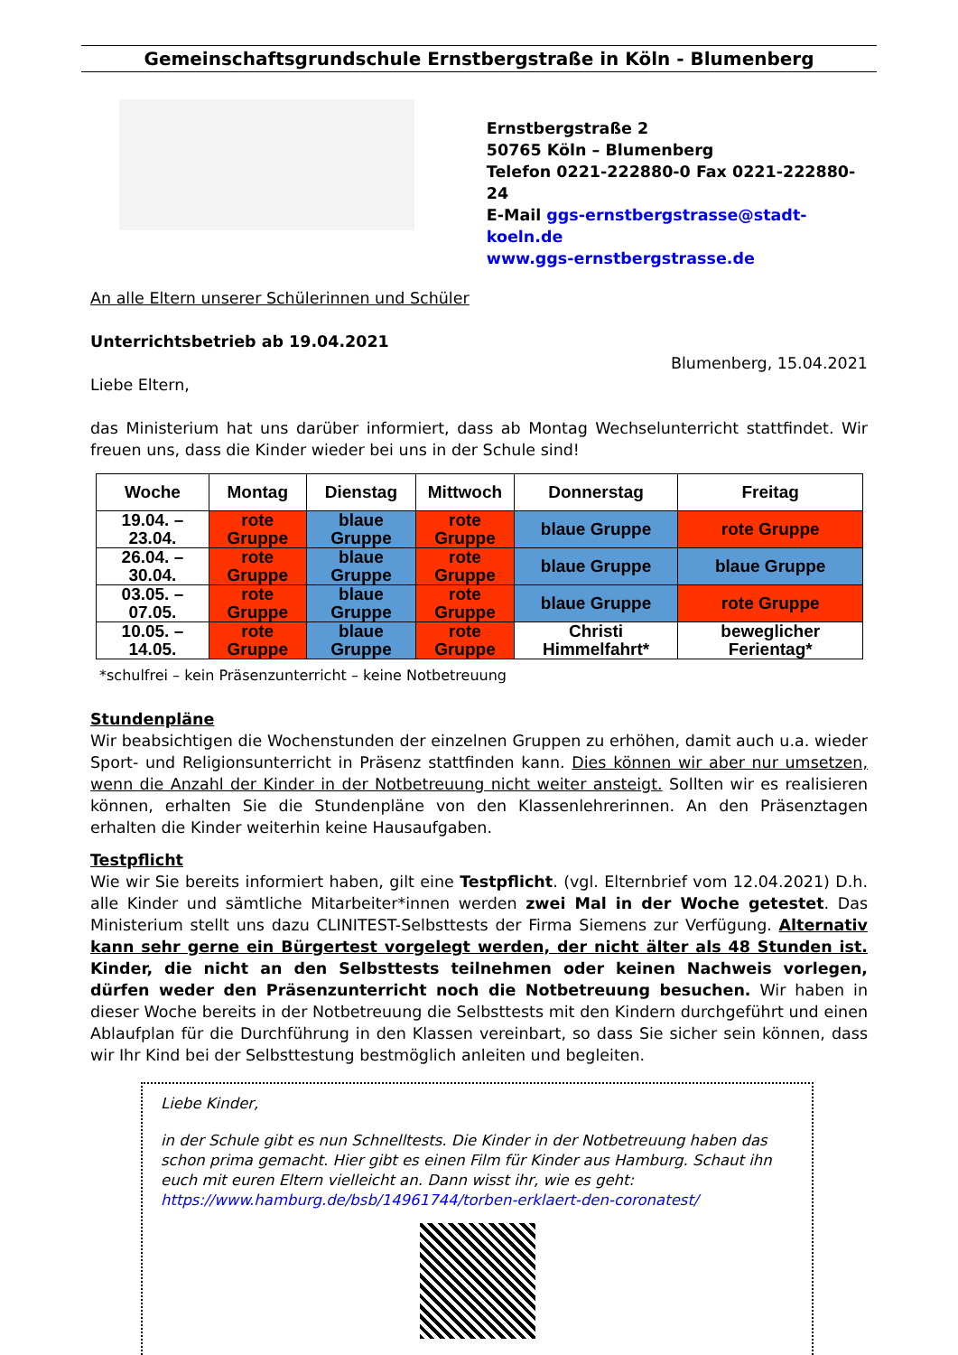Gemeinschaftsgrundschule Ernstbergstraße in Köln - Blumenberg
Ernstbergstraße 2
50765 Köln – Blumenberg
Telefon 0221-222880-0 Fax 0221-222880-24
E-Mail ggs-ernstbergstrasse@stadt-koeln.de
www.ggs-ernstbergstrasse.de
An alle Eltern unserer Schülerinnen und Schüler
Unterrichtsbetrieb ab 19.04.2021
Blumenberg, 15.04.2021
Liebe Eltern,
das Ministerium hat uns darüber informiert, dass ab Montag Wechselunterricht stattfindet. Wir freuen uns, dass die Kinder wieder bei uns in der Schule sind!
| Woche | Montag | Dienstag | Mittwoch | Donnerstag | Freitag |
| --- | --- | --- | --- | --- | --- |
| 19.04. – 23.04. | rote Gruppe | blaue Gruppe | rote Gruppe | blaue Gruppe | rote Gruppe |
| 26.04. – 30.04. | rote Gruppe | blaue Gruppe | rote Gruppe | blaue Gruppe | blaue Gruppe |
| 03.05. – 07.05. | rote Gruppe | blaue Gruppe | rote Gruppe | blaue Gruppe | rote Gruppe |
| 10.05. – 14.05. | rote Gruppe | blaue Gruppe | rote Gruppe | Christi Himmelfahrt* | beweglicher Ferientag* |
*schulfrei – kein Präsenzunterricht – keine Notbetreuung
Stundenpläne
Wir beabsichtigen die Wochenstunden der einzelnen Gruppen zu erhöhen, damit auch u.a. wieder Sport- und Religionsunterricht in Präsenz stattfinden kann. Dies können wir aber nur umsetzen, wenn die Anzahl der Kinder in der Notbetreuung nicht weiter ansteigt. Sollten wir es realisieren können, erhalten Sie die Stundenpläne von den Klassenlehrerinnen. An den Präsenztagen erhalten die Kinder weiterhin keine Hausaufgaben.
Testpflicht
Wie wir Sie bereits informiert haben, gilt eine Testpflicht. (vgl. Elternbrief vom 12.04.2021) D.h. alle Kinder und sämtliche Mitarbeiter*innen werden zwei Mal in der Woche getestet. Das Ministerium stellt uns dazu CLINITEST-Selbsttests der Firma Siemens zur Verfügung. Alternativ kann sehr gerne ein Bürgertest vorgelegt werden, der nicht älter als 48 Stunden ist. Kinder, die nicht an den Selbsttests teilnehmen oder keinen Nachweis vorlegen, dürfen weder den Präsenzunterricht noch die Notbetreuung besuchen. Wir haben in dieser Woche bereits in der Notbetreuung die Selbsttests mit den Kindern durchgeführt und einen Ablaufplan für die Durchführung in den Klassen vereinbart, so dass Sie sicher sein können, dass wir Ihr Kind bei der Selbsttestung bestmöglich anleiten und begleiten.
Liebe Kinder,
in der Schule gibt es nun Schnelltests. Die Kinder in der Notbetreuung haben das schon prima gemacht. Hier gibt es einen Film für Kinder aus Hamburg. Schaut ihn euch mit euren Eltern vielleicht an. Dann wisst ihr, wie es geht:
https://www.hamburg.de/bsb/14961744/torben-erklaert-den-coronatest/